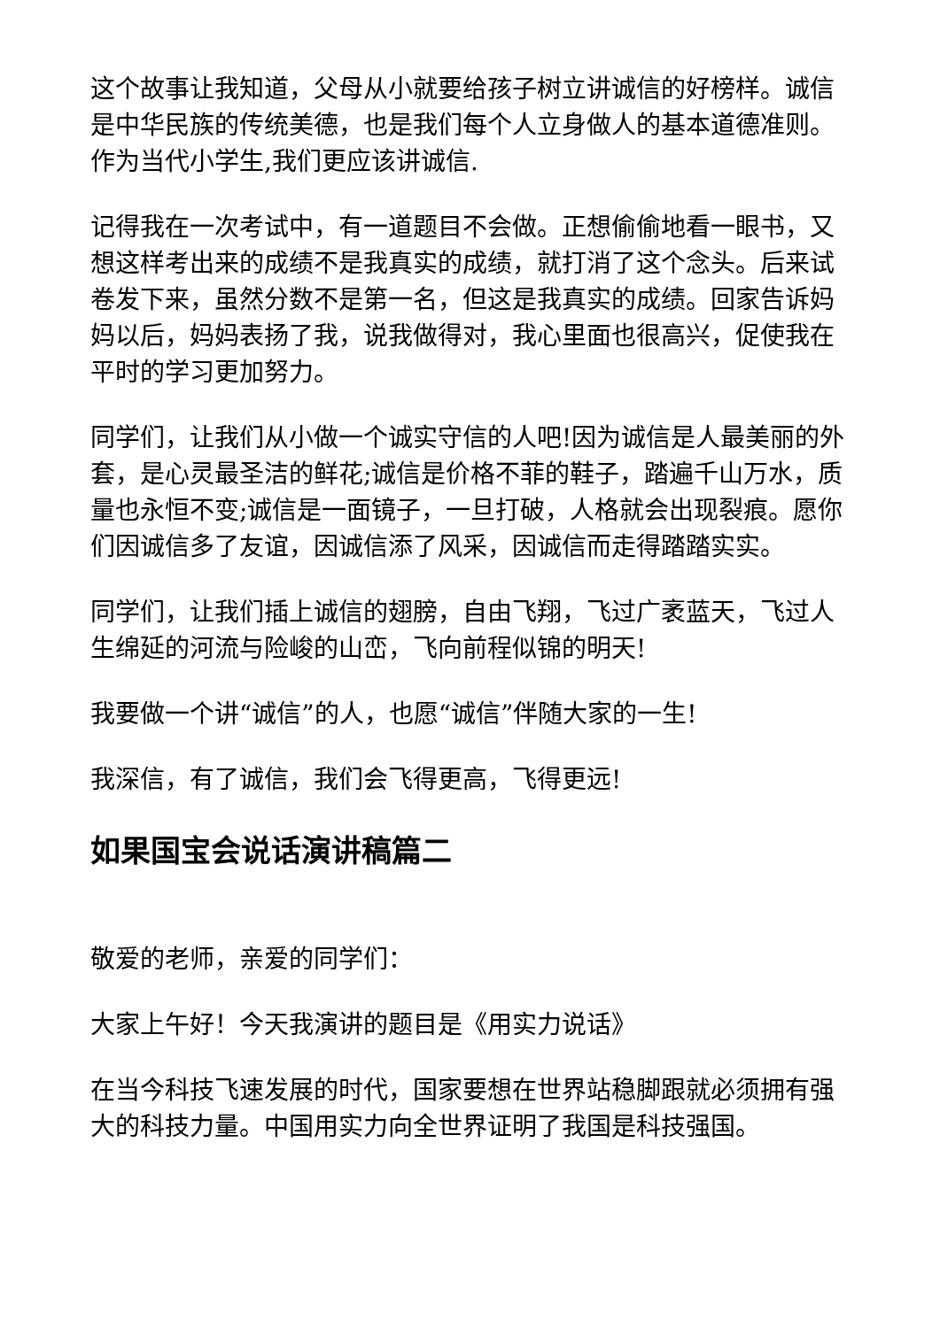这个故事让我知道，父母从小就要给孩子树立讲诚信的好榜样。诚信是中华民族的传统美德，也是我们每个人立身做人的基本道德准则。作为当代小学生,我们更应该讲诚信.
记得我在一次考试中，有一道题目不会做。正想偷偷地看一眼书，又想这样考出来的成绩不是我真实的成绩，就打消了这个念头。后来试卷发下来，虽然分数不是第一名，但这是我真实的成绩。回家告诉妈妈以后，妈妈表扬了我，说我做得对，我心里面也很高兴，促使我在平时的学习更加努力。
同学们，让我们从小做一个诚实守信的人吧!因为诚信是人最美丽的外套，是心灵最圣洁的鲜花;诚信是价格不菲的鞋子，踏遍千山万水，质量也永恒不变;诚信是一面镜子，一旦打破，人格就会出现裂痕。愿你们因诚信多了友谊，因诚信添了风采，因诚信而走得踏踏实实。
同学们，让我们插上诚信的翅膀，自由飞翔，飞过广袤蓝天，飞过人生绵延的河流与险峻的山峦，飞向前程似锦的明天!
我要做一个讲“诚信”的人，也愿“诚信”伴随大家的一生!
我深信，有了诚信，我们会飞得更高，飞得更远!
如果国宝会说话演讲稿篇二
敬爱的老师，亲爱的同学们：
大家上午好！今天我演讲的题目是《用实力说话》
在当今科技飞速发展的时代，国家要想在世界站稳脚跟就必须拥有强大的科技力量。中国用实力向全世界证明了我国是科技强国。